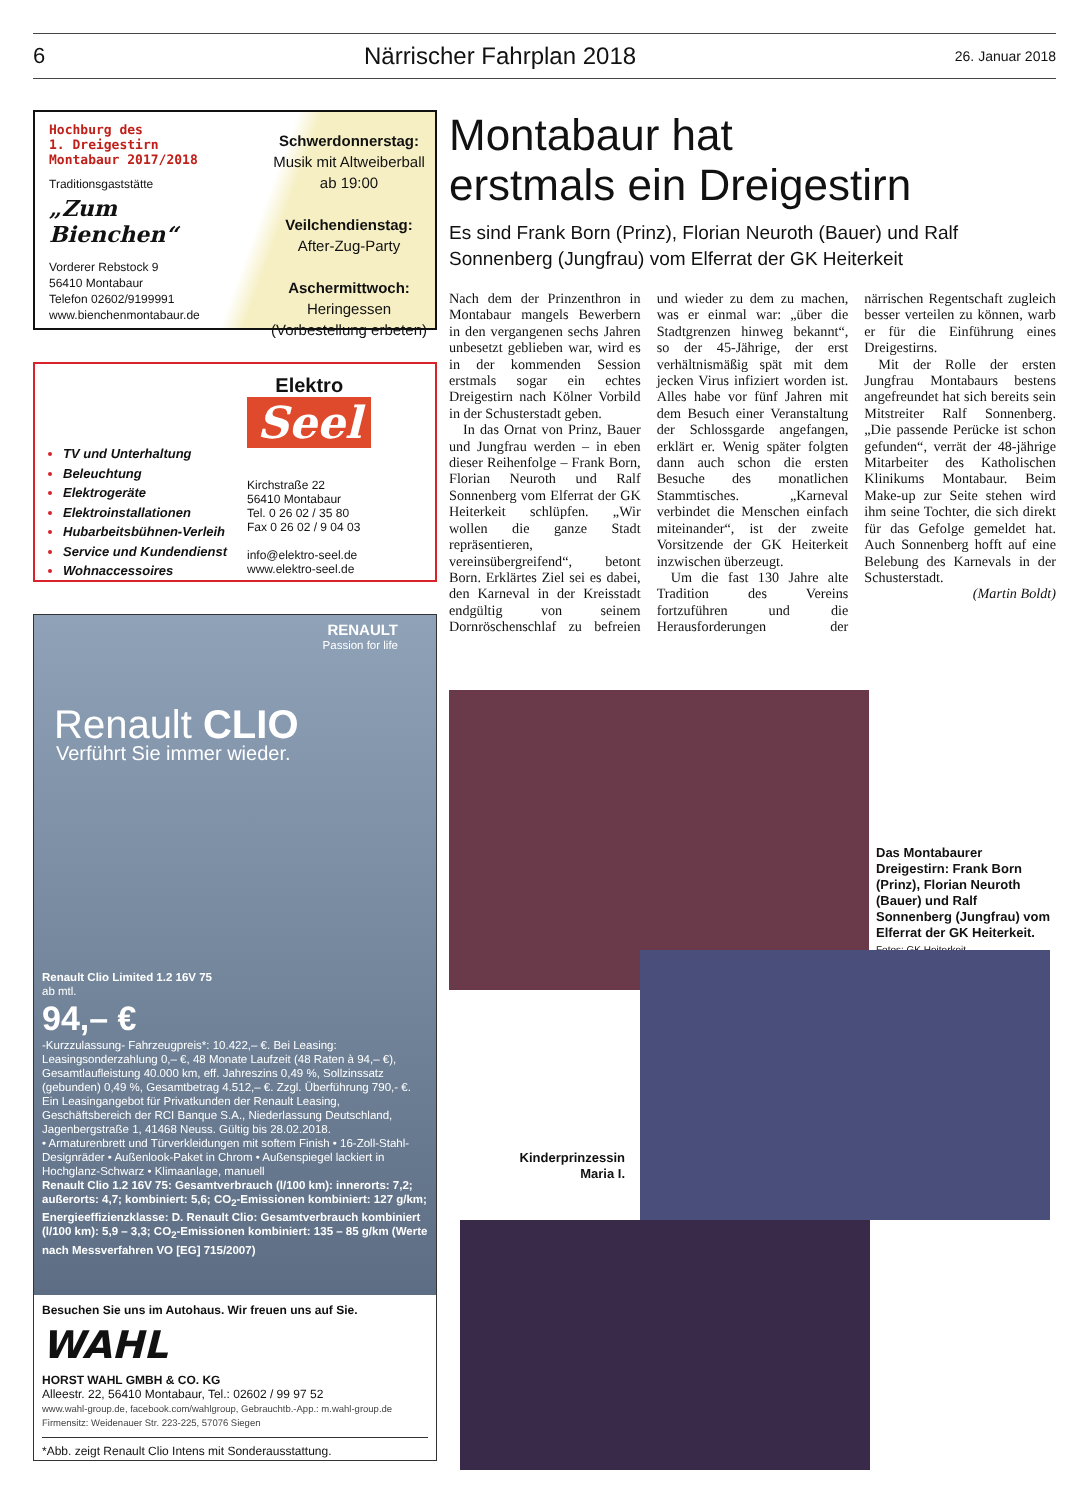6 Närrischer Fahrplan 2018 26. Januar 2018
Hochburg des
1. Dreigestirn
Montabaur 2017/2018
Traditionsgaststätte
„Zum Bienchen“
Vorderer Rebstock 9
56410 Montabaur
Telefon 02602/9199991
www.bienchenmontabaur.de
Schwerdonnerstag:
Musik mit Altweiberball
ab 19:00
Veilchendienstag:
After-Zug-Party
Aschermittwoch:
Heringessen
(Vorbestellung erbeten)
TV und Unterhaltung
Beleuchtung
Elektrogeräte
Elektroinstallationen
Hubarbeitsbühnen-Verleih
Service und Kundendienst
Wohnaccessoires
Elektro
Seel
Kirchstraße 22
56410 Montabaur
Tel. 0 26 02 / 35 80
Fax 0 26 02 / 9 04 03
info@elektro-seel.de
www.elektro-seel.de
RENAULT
Passion for life
Renault CLIO
Verführt Sie immer wieder.
Renault Clio Limited 1.2 16V 75
ab mtl.
94,– €
-Kurzzulassung- Fahrzeugpreis*: 10.422,– €. Bei Leasing: Leasingsonderzahlung 0,– €, 48 Monate Laufzeit (48 Raten à 94,– €), Gesamtlaufleistung 40.000 km, eff. Jahreszins 0,49 %, Sollzinssatz (gebunden) 0,49 %, Gesamtbetrag 4.512,– €. Zzgl. Überführung 790,- €. Ein Leasingangebot für Privatkunden der Renault Leasing, Geschäftsbereich der RCI Banque S.A., Niederlassung Deutschland, Jagenbergstraße 1, 41468 Neuss. Gültig bis 28.02.2018.
• Armaturenbrett und Türverkleidungen mit softem Finish • 16-Zoll-Stahl-Designräder • Außenlook-Paket in Chrom • Außenspiegel lackiert in Hochglanz-Schwarz • Klimaanlage, manuell
Renault Clio 1.2 16V 75: Gesamtverbrauch (l/100 km): innerorts: 7,2; außerorts: 4,7; kombiniert: 5,6; CO<sub>2</sub>-Emissionen kombiniert: 127 g/km; Energieeffizienzklasse: D. Renault Clio: Gesamtverbrauch kombiniert (l/100 km): 5,9 – 3,3; CO<sub>2</sub>-Emissionen kombiniert: 135 – 85 g/km (Werte nach Messverfahren VO [EG] 715/2007)
Besuchen Sie uns im Autohaus. Wir freuen uns auf Sie.
WAHL
HORST WAHL GMBH & CO. KG
Alleestr. 22, 56410 Montabaur, Tel.: 02602 / 99 97 52
www.wahl-group.de, facebook.com/wahlgroup, Gebrauchtb.-App.: m.wahl-group.de
Firmensitz: Weidenauer Str. 223-225, 57076 Siegen
*Abb. zeigt Renault Clio Intens mit Sonderausstattung.
Montabaur hat
erstmals ein Dreigestirn
Es sind Frank Born (Prinz), Florian Neuroth (Bauer) und Ralf Sonnenberg (Jungfrau) vom Elferrat der GK Heiterkeit
Nach dem der Prinzenthron in Montabaur mangels Bewerbern in den vergangenen sechs Jahren unbesetzt geblieben war, wird es in der kommenden Session erstmals sogar ein echtes Dreigestirn nach Kölner Vorbild in der Schusterstadt geben.
In das Ornat von Prinz, Bauer und Jungfrau werden – in eben dieser Reihenfolge – Frank Born, Florian Neuroth und Ralf Sonnenberg vom Elferrat der GK Heiterkeit schlüpfen. „Wir wollen die ganze Stadt repräsentieren, vereinsübergreifend“, betont Born. Erklärtes Ziel sei es dabei, den Karneval in der Kreisstadt endgültig von seinem Dornröschenschlaf zu befreien und wieder zu dem zu machen, was er einmal war: „über die Stadtgrenzen hinweg bekannt“, so der 45-Jährige, der erst verhältnismäßig spät mit dem jecken Virus infiziert worden ist. Alles habe vor fünf Jahren mit dem Besuch einer Veranstaltung der Schlossgarde angefangen, erklärt er. Wenig später folgten dann auch schon die ersten Besuche des monatlichen Stammtisches. „Karneval verbindet die Menschen einfach miteinander“, ist der zweite Vorsitzende der GK Heiterkeit inzwischen überzeugt.
Um die fast 130 Jahre alte Tradition des Vereins fortzuführen und die Herausforderungen der närrischen Regentschaft zugleich besser verteilen zu können, warb er für die Einführung eines Dreigestirns.
Mit der Rolle der ersten Jungfrau Montabaurs bestens angefreundet hat sich bereits sein Mitstreiter Ralf Sonnenberg. „Die passende Perücke ist schon gefunden“, verrät der 48-jährige Mitarbeiter des Katholischen Klinikums Montabaur. Beim Make-up zur Seite stehen wird ihm seine Tochter, die sich direkt für das Gefolge gemeldet hat. Auch Sonnenberg hofft auf eine Belebung des Karnevals in der Schusterstadt.
(Martin Boldt)
Das Montabaurer Dreigestirn: Frank Born (Prinz), Florian Neuroth (Bauer) und Ralf Sonnenberg (Jungfrau) vom Elferrat der GK Heiterkeit. Fotos: GK Heiterkeit
Kinderprinzessin Maria I.